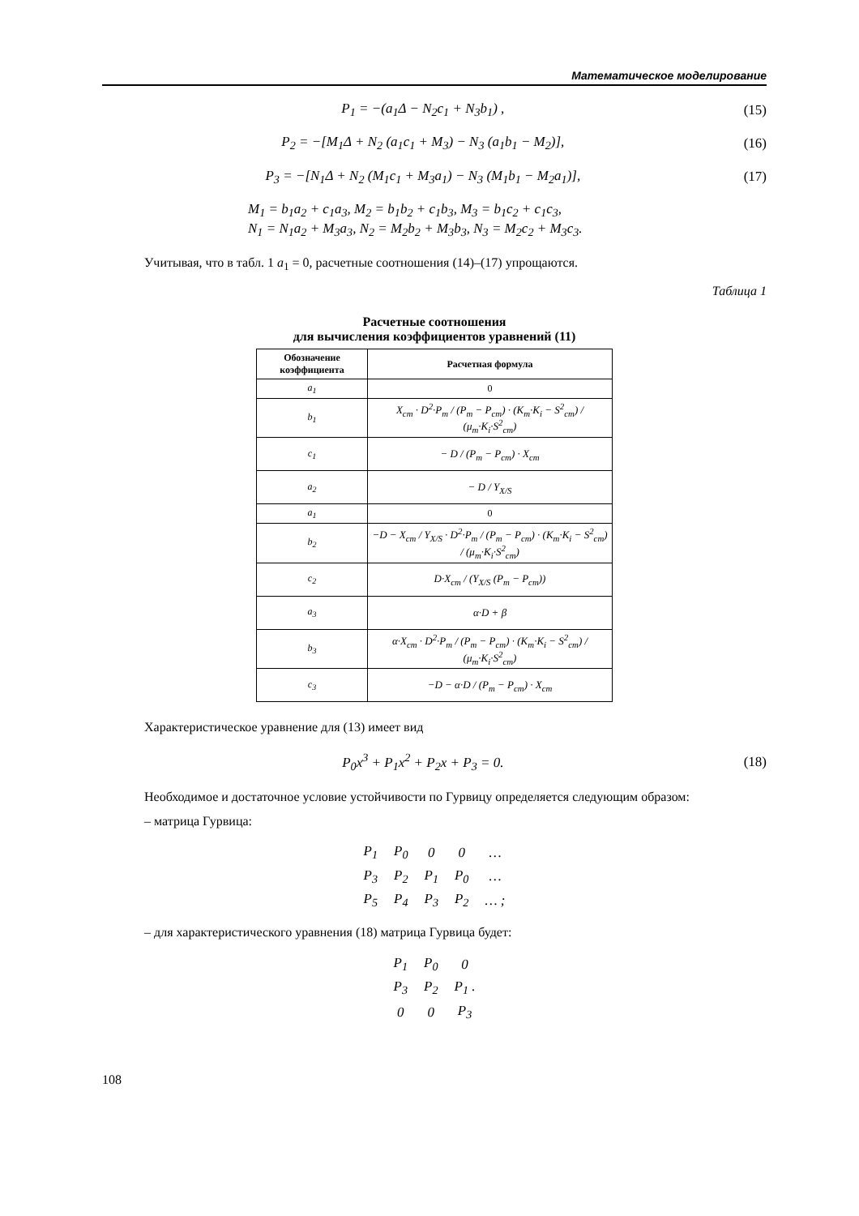Математическое моделирование
P<sub>1</sub> = −(a<sub>1</sub>Δ − N<sub>2</sub>c<sub>1</sub> + N<sub>3</sub>b<sub>1</sub>) , (15)
P<sub>2</sub> = −[M<sub>1</sub>Δ + N<sub>2</sub> (a<sub>1</sub>c<sub>1</sub> + M<sub>3</sub>) − N<sub>3</sub> (a<sub>1</sub>b<sub>1</sub> − M<sub>2</sub>)], (16)
P<sub>3</sub> = −[N<sub>1</sub>Δ + N<sub>2</sub> (M<sub>1</sub>c<sub>1</sub> + M<sub>3</sub>a<sub>1</sub>) − N<sub>3</sub> (M<sub>1</sub>b<sub>1</sub> − M<sub>2</sub>a<sub>1</sub>)], (17)
M<sub>1</sub> = b<sub>1</sub>a<sub>2</sub> + c<sub>1</sub>a<sub>3</sub>, M<sub>2</sub> = b<sub>1</sub>b<sub>2</sub> + c<sub>1</sub>b<sub>3</sub>, M<sub>3</sub> = b<sub>1</sub>c<sub>2</sub> + c<sub>1</sub>c<sub>3</sub>,
N<sub>1</sub> = N<sub>1</sub>a<sub>2</sub> + M<sub>3</sub>a<sub>3</sub>, N<sub>2</sub> = M<sub>2</sub>b<sub>2</sub> + M<sub>3</sub>b<sub>3</sub>, N<sub>3</sub> = M<sub>2</sub>c<sub>2</sub> + M<sub>3</sub>c<sub>3</sub>.
Учитывая, что в табл. 1 a<sub>1</sub> = 0, расчетные соотношения (14)–(17) упрощаются.
Таблица 1
Расчетные соотношения
для вычисления коэффициентов уравнений (11)
| Обозначение коэффициента | Расчетная формула |
| --- | --- |
| a<sub>1</sub> | 0 |
| b<sub>1</sub> | X<sub>ст</sub> · D<sup>2</sup>·P<sub>m</sub> / (P<sub>m</sub> − P<sub>ст</sub>) · (K<sub>m</sub>·K<sub>i</sub> − S<sup>2</sup><sub>ст</sub>) / (μ<sub>m</sub>·K<sub>i</sub>·S<sup>2</sup><sub>ст</sub>) |
| c<sub>1</sub> | − D / (P<sub>m</sub> − P<sub>ст</sub>) · X<sub>ст</sub> |
| a<sub>2</sub> | − D / Y<sub>X/S</sub> |
| a<sub>1</sub> | 0 |
| b<sub>2</sub> | −D − X<sub>ст</sub> / Y<sub>X/S</sub> · D<sup>2</sup>·P<sub>m</sub> / (P<sub>m</sub> − P<sub>ст</sub>) · (K<sub>m</sub>·K<sub>i</sub> − S<sup>2</sup><sub>ст</sub>) / (μ<sub>m</sub>·K<sub>i</sub>·S<sup>2</sup><sub>ст</sub>) |
| c<sub>2</sub> | D·X<sub>ст</sub> / (Y<sub>X/S</sub> (P<sub>m</sub> − P<sub>ст</sub>)) |
| a<sub>3</sub> | α·D + β |
| b<sub>3</sub> | α·X<sub>ст</sub> · D<sup>2</sup>·P<sub>m</sub> / (P<sub>m</sub> − P<sub>ст</sub>) · (K<sub>m</sub>·K<sub>i</sub> − S<sup>2</sup><sub>ст</sub>) / (μ<sub>m</sub>·K<sub>i</sub>·S<sup>2</sup><sub>ст</sub>) |
| c<sub>3</sub> | −D − α·D / (P<sub>m</sub> − P<sub>ст</sub>) · X<sub>ст</sub> |
Характеристическое уравнение для (13) имеет вид
P<sub>0</sub>x<sup>3</sup> + P<sub>1</sub>x<sup>2</sup> + P<sub>2</sub>x + P<sub>3</sub> = 0. (18)
Необходимое и достаточное условие устойчивости по Гурвицу определяется следующим образом:
– матрица Гурвица:
| P<sub>1</sub> | P<sub>0</sub> | 0 | 0 | … |
| P<sub>3</sub> | P<sub>2</sub> | P<sub>1</sub> | P<sub>0</sub> | … |
| P<sub>5</sub> | P<sub>4</sub> | P<sub>3</sub> | P<sub>2</sub> | … ; |
– для характеристического уравнения (18) матрица Гурвица будет:
| P<sub>1</sub> | P<sub>0</sub> | 0 |
| P<sub>3</sub> | P<sub>2</sub> | P<sub>1</sub> . |
| 0 | 0 | P<sub>3</sub> |
108